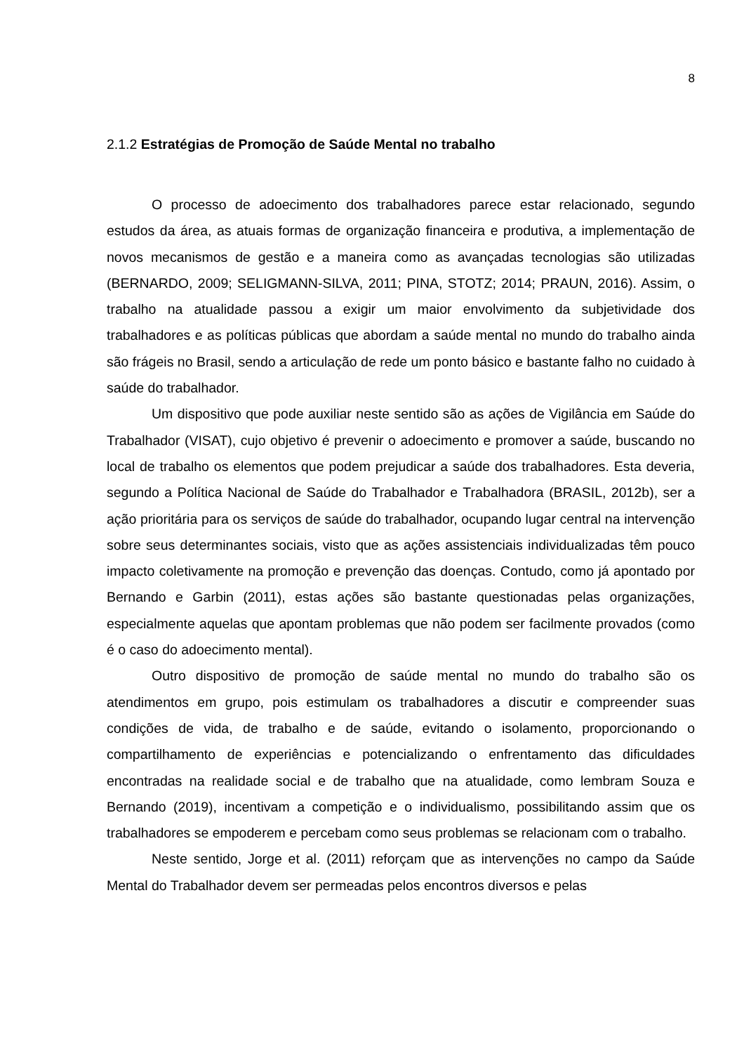8
2.1.2 Estratégias de Promoção de Saúde Mental no trabalho
O processo de adoecimento dos trabalhadores parece estar relacionado, segundo estudos da área, as atuais formas de organização financeira e produtiva, a implementação de novos mecanismos de gestão e a maneira como as avançadas tecnologias são utilizadas (BERNARDO, 2009; SELIGMANN-SILVA, 2011; PINA, STOTZ; 2014; PRAUN, 2016). Assim, o trabalho na atualidade passou a exigir um maior envolvimento da subjetividade dos trabalhadores e as políticas públicas que abordam a saúde mental no mundo do trabalho ainda são frágeis no Brasil, sendo a articulação de rede um ponto básico e bastante falho no cuidado à saúde do trabalhador.
Um dispositivo que pode auxiliar neste sentido são as ações de Vigilância em Saúde do Trabalhador (VISAT), cujo objetivo é prevenir o adoecimento e promover a saúde, buscando no local de trabalho os elementos que podem prejudicar a saúde dos trabalhadores. Esta deveria, segundo a Política Nacional de Saúde do Trabalhador e Trabalhadora (BRASIL, 2012b), ser a ação prioritária para os serviços de saúde do trabalhador, ocupando lugar central na intervenção sobre seus determinantes sociais, visto que as ações assistenciais individualizadas têm pouco impacto coletivamente na promoção e prevenção das doenças. Contudo, como já apontado por Bernando e Garbin (2011), estas ações são bastante questionadas pelas organizações, especialmente aquelas que apontam problemas que não podem ser facilmente provados (como é o caso do adoecimento mental).
Outro dispositivo de promoção de saúde mental no mundo do trabalho são os atendimentos em grupo, pois estimulam os trabalhadores a discutir e compreender suas condições de vida, de trabalho e de saúde, evitando o isolamento, proporcionando o compartilhamento de experiências e potencializando o enfrentamento das dificuldades encontradas na realidade social e de trabalho que na atualidade, como lembram Souza e Bernando (2019), incentivam a competição e o individualismo, possibilitando assim que os trabalhadores se empoderem e percebam como seus problemas se relacionam com o trabalho.
Neste sentido, Jorge et al. (2011) reforçam que as intervenções no campo da Saúde Mental do Trabalhador devem ser permeadas pelos encontros diversos e pelas